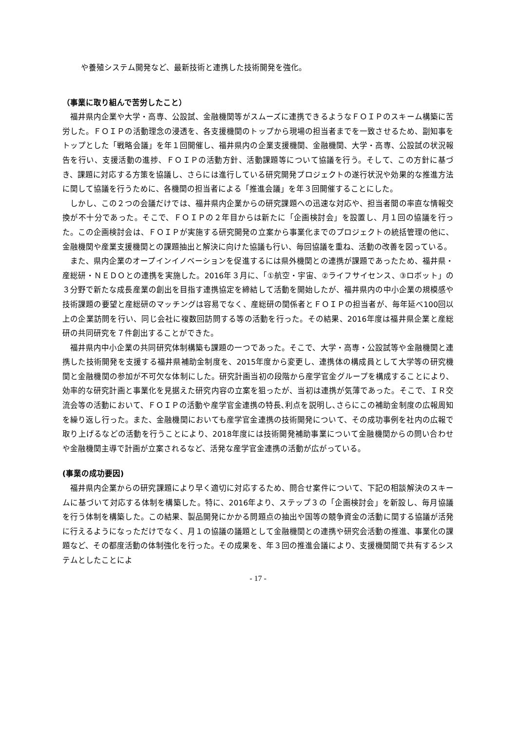や養殖システム開発など、最新技術と連携した技術開発を強化。
（事業に取り組んで苦労したこと）
福井県内企業や大学・高専、公設試、金融機関等がスムーズに連携できるようなＦＯＩＰのスキーム構築に苦労した。ＦＯＩＰの活動理念の浸透を、各支援機関のトップから現場の担当者までを一致させるため、副知事をトップとした「戦略会議」を年１回開催し、福井県内の企業支援機関、金融機関、大学・高専、公設試の状況報告を行い、支援活動の進捗、ＦＯＩＰの活動方針、活動課題等について協議を行う。そして、この方針に基づき、課題に対応する方策を協議し、さらには進行している研究開発プロジェクトの遂行状況や効果的な推進方法に関して協議を行うために、各機関の担当者による「推進会議」を年３回開催することにした。
しかし、この２つの会議だけでは、福井県内企業からの研究課題への迅速な対応や、担当者間の率直な情報交換が不十分であった。そこで、ＦＯＩＰの２年目からは新たに「企画検討会」を設置し、月１回の協議を行った。この企画検討会は、ＦＯＩＰが実施する研究開発の立案から事業化までのプロジェクトの統括管理の他に、金融機関や産業支援機関との課題抽出と解決に向けた協議も行い、毎回協議を重ね、活動の改善を図っている。
また、県内企業のオープインイノベーションを促進するには県外機関との連携が課題であったため、福井県・産総研・ＮＥＤＯとの連携を実施した。2016年３月に、「①航空・宇宙、②ライフサイセンス、③ロボット」の３分野で新たな成長産業の創出を目指す連携協定を締結して活動を開始したが、福井県内の中小企業の規模感や技術課題の要望と産総研のマッチングは容易でなく、産総研の関係者とＦＯＩＰの担当者が、毎年延べ100回以上の企業訪問を行い、同じ会社に複数回訪問する等の活動を行った。その結果、2016年度は福井県企業と産総研の共同研究を７件創出することができた。
福井県内中小企業の共同研究体制構築も課題の一つであった。そこで、大学・高専・公設試等や金融機関と連携した技術開発を支援する福井県補助金制度を、2015年度から変更し、連携体の構成員として大学等の研究機関と金融機関の参加が不可欠な体制にした。研究計画当初の段階から産学官金グループを構成することにより、効率的な研究計画と事業化を見据えた研究内容の立案を狙ったが、当初は連携が気薄であった。そこで、ＩＲ交流会等の活動において、ＦＯＩＰの活動や産学官金連携の特長､利点を説明し､さらにこの補助金制度の広報周知を繰り返し行った。また、金融機関においても産学官金連携の技術開発について、その成功事例を社内の広報で取り上げるなどの活動を行うことにより、2018年度には技術開発補助事業について金融機関からの問い合わせや金融機関主導で計画が立案されるなど、活発な産学官金連携の活動が広がっている。
(事業の成功要因)
福井県内企業からの研究課題により早く適切に対応するため、問合せ案件について、下記の相談解決のスキームに基づいて対応する体制を構築した。特に、2016年より、ステップ３の「企画検討会」を新設し、毎月協議を行う体制を構築した。この結果、製品開発にかかる問題点の抽出や国等の競争資金の活動に関する協議が活発に行えるようになっただけでなく、月１の協議の議題として金融機関との連携や研究会活動の推進、事業化の課題など、その都度活動の体制強化を行った。その成果を、年３回の推進会議により、支援機関間で共有するシステムとしたことによ
- 17 -